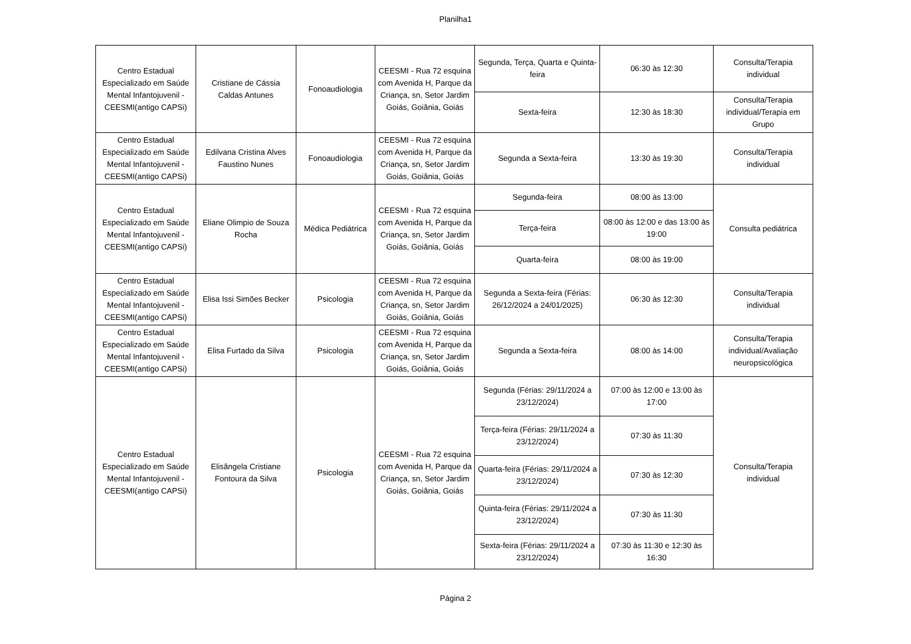Planilha1
| Centro Estadual Especializado em Saúde Mental Infantojuvenil - CEESMI(antigo CAPSi) | Cristiane de Cássia Caldas Antunes | Fonoaudiologia | CEESMI - Rua 72 esquina com Avenida H, Parque da Criança, sn, Setor Jardim Goiás, Goiânia, Goiás | Segunda, Terça, Quarta e Quinta-feira | 06:30 às 12:30 | Consulta/Terapia individual |
| | | | | Sexta-feira | 12:30 às 18:30 | Consulta/Terapia individual/Terapia em Grupo |
| Centro Estadual Especializado em Saúde Mental Infantojuvenil - CEESMI(antigo CAPSi) | Edilvana Cristina Alves Faustino Nunes | Fonoaudiologia | CEESMI - Rua 72 esquina com Avenida H, Parque da Criança, sn, Setor Jardim Goiás, Goiânia, Goiás | Segunda a Sexta-feira | 13:30 às 19:30 | Consulta/Terapia individual |
| Centro Estadual Especializado em Saúde Mental Infantojuvenil - CEESMI(antigo CAPSi) | Eliane Olimpio de Souza Rocha | Médica Pediátrica | CEESMI - Rua 72 esquina com Avenida H, Parque da Criança, sn, Setor Jardim Goiás, Goiânia, Goiás | Segunda-feira | 08:00 às 13:00 | Consulta pediátrica |
| | | | | Terça-feira | 08:00 às 12:00 e das 13:00 às 19:00 | |
| | | | | Quarta-feira | 08:00 às 19:00 | |
| Centro Estadual Especializado em Saúde Mental Infantojuvenil - CEESMI(antigo CAPSi) | Elisa Issi Simões Becker | Psicologia | CEESMI - Rua 72 esquina com Avenida H, Parque da Criança, sn, Setor Jardim Goiás, Goiânia, Goiás | Segunda a Sexta-feira (Férias: 26/12/2024 a 24/01/2025) | 06:30 às 12:30 | Consulta/Terapia individual |
| Centro Estadual Especializado em Saúde Mental Infantojuvenil - CEESMI(antigo CAPSi) | Elisa Furtado da Silva | Psicologia | CEESMI - Rua 72 esquina com Avenida H, Parque da Criança, sn, Setor Jardim Goiás, Goiânia, Goiás | Segunda a Sexta-feira | 08:00 às 14:00 | Consulta/Terapia individual/Avaliação neuropsicológica |
| Centro Estadual Especializado em Saúde Mental Infantojuvenil - CEESMI(antigo CAPSi) | Elisângela Cristiane Fontoura da Silva | Psicologia | CEESMI - Rua 72 esquina com Avenida H, Parque da Criança, sn, Setor Jardim Goiás, Goiânia, Goiás | Segunda (Férias: 29/11/2024 a 23/12/2024) | 07:00 às 12:00 e 13:00 às 17:00 | Consulta/Terapia individual |
| | | | | Terça-feira (Férias: 29/11/2024 a 23/12/2024) | 07:30 às 11:30 | |
| | | | | Quarta-feira (Férias: 29/11/2024 a 23/12/2024) | 07:30 às 12:30 | |
| | | | | Quinta-feira (Férias: 29/11/2024 a 23/12/2024) | 07:30 às 11:30 | |
| | | | | Sexta-feira (Férias: 29/11/2024 a 23/12/2024) | 07:30 às 11:30 e 12:30 às 16:30 | |
Página 2